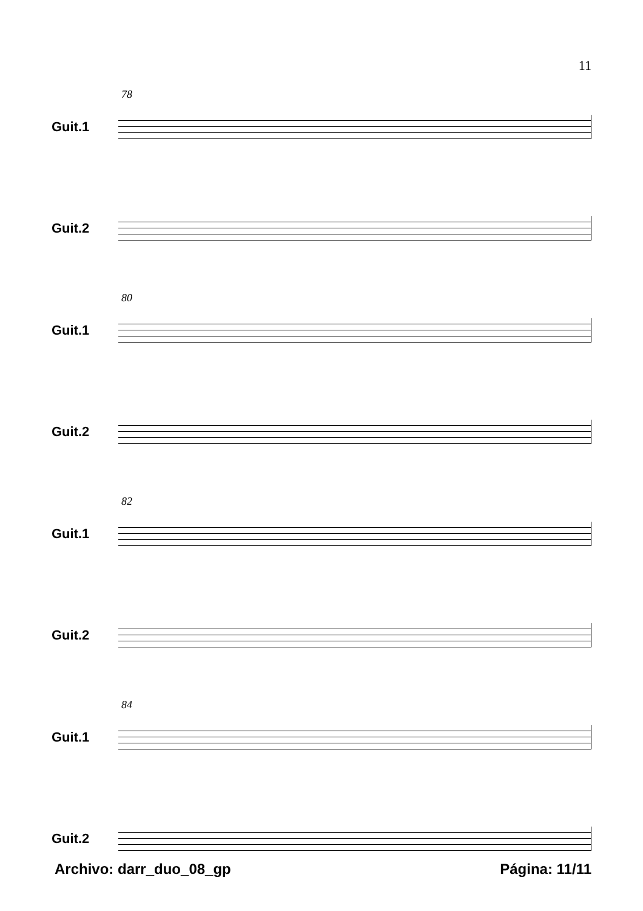11
78
Guit.1
Guit.2
80
Guit.1
Guit.2
82
Guit.1
Guit.2
84
Guit.1
Guit.2
Archivo: darr_duo_08_gp Página: 11/11